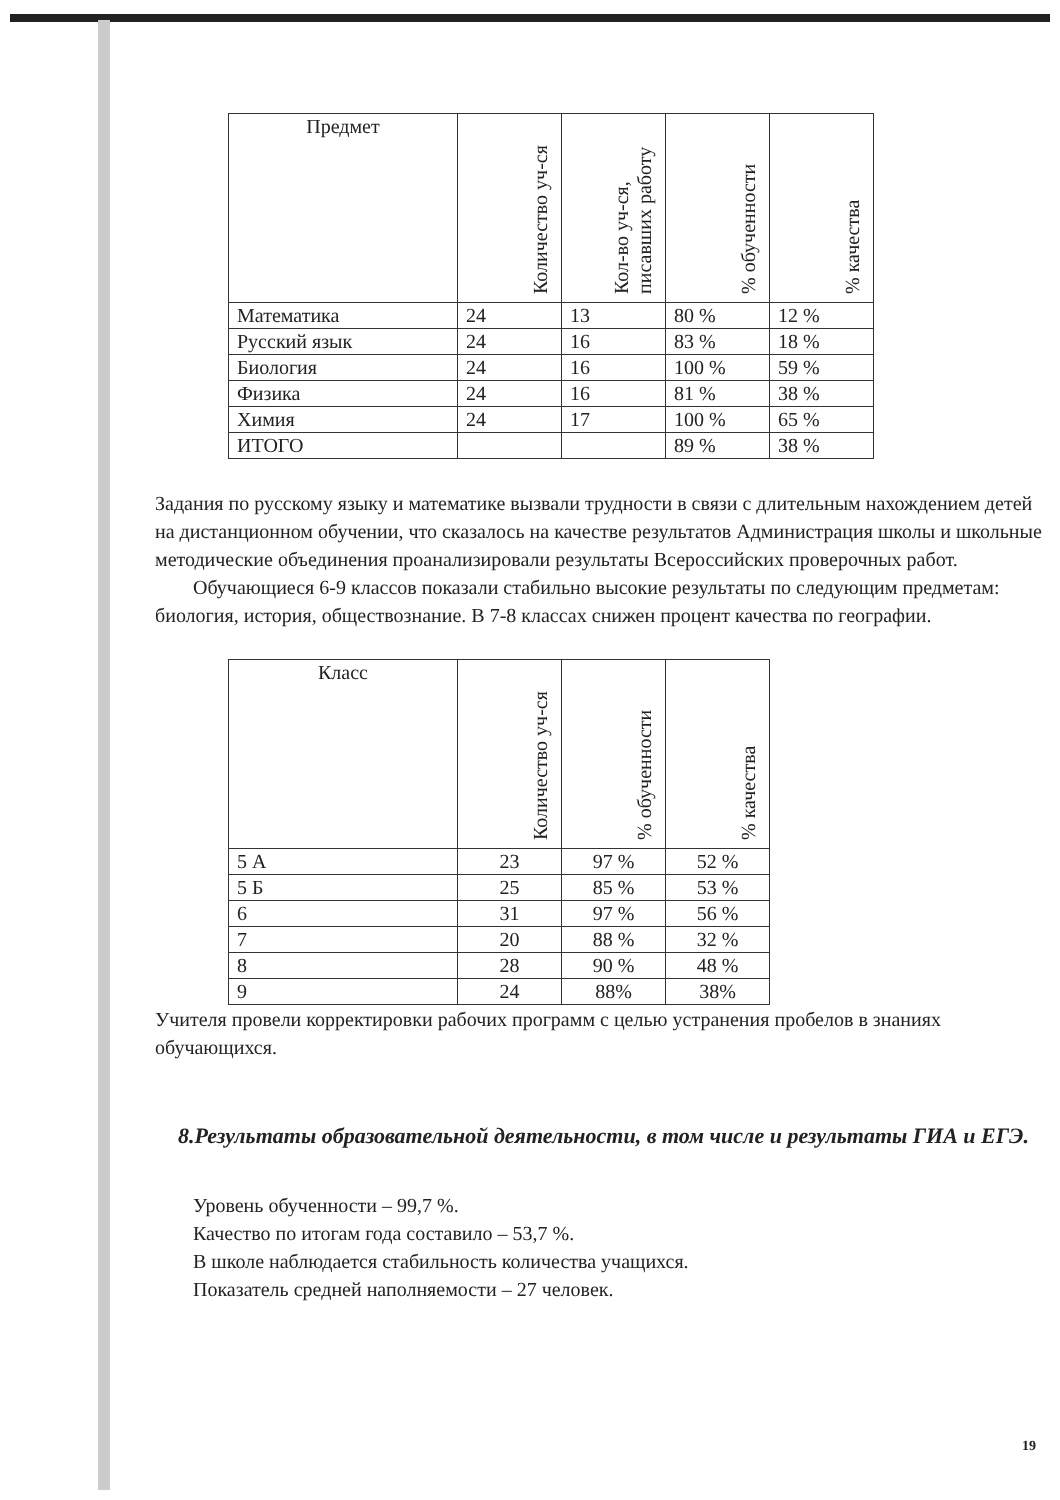| Предмет | Количество уч-ся | Кол-во уч-ся, писавших работу | % обученности | % качества |
| --- | --- | --- | --- | --- |
| Математика | 24 | 13 | 80 % | 12 % |
| Русский язык | 24 | 16 | 83 % | 18 % |
| Биология | 24 | 16 | 100 % | 59 % |
| Физика | 24 | 16 | 81 % | 38 % |
| Химия | 24 | 17 | 100 % | 65 % |
| ИТОГО | | | 89 % | 38 % |
Задания по русскому языку и математике вызвали трудности в связи с длительным нахождением детей на дистанционном обучении, что сказалось на качестве результатов Администрация школы и школьные методические объединения проанализировали результаты Всероссийских проверочных работ.
Обучающиеся 6-9 классов показали стабильно высокие результаты по следующим предметам: биология, история, обществознание. В 7-8 классах снижен процент качества по географии.
| Класс | Количество уч-ся | % обученности | % качества |
| --- | --- | --- | --- |
| 5 А | 23 | 97 % | 52 % |
| 5 Б | 25 | 85 % | 53 % |
| 6 | 31 | 97 % | 56 % |
| 7 | 20 | 88 % | 32 % |
| 8 | 28 | 90 % | 48 % |
| 9 | 24 | 88% | 38% |
Учителя провели корректировки рабочих программ с целью устранения пробелов в знаниях обучающихся.
8.Результаты образовательной деятельности, в том числе и результаты ГИА и ЕГЭ.
Уровень обученности – 99,7 %.
Качество по итогам года составило – 53,7 %.
В школе наблюдается стабильность количества учащихся.
Показатель средней наполняемости – 27 человек.
19